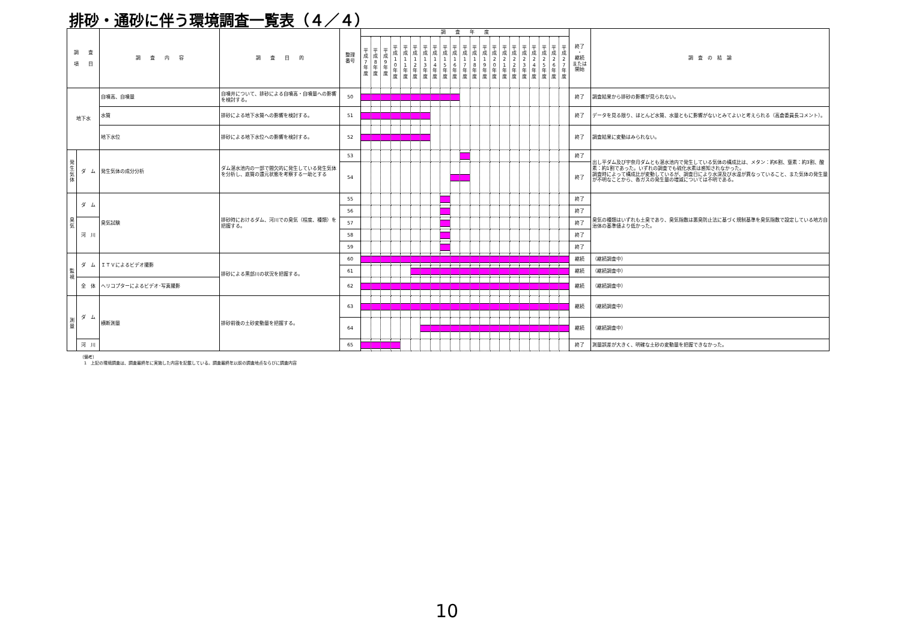排砂・通砂に伴う環境調査一覧表（４／４）
| 調 査 項 目 | | 調 査 内 容 | 調 査 目 的 | 整理 番号 | 調 査 年 度 | | | | | | | | | | | | | | | | | | | | | 終了 ・ 継続 または 開始 | 調 査 の 結 論 |
| --- | --- | --- | --- | --- | --- | --- | --- | --- | --- | --- | --- | --- | --- | --- | --- | --- | --- | --- | --- | --- | --- | --- | --- | --- | --- | --- | --- |
| | | | | | 平 成 7 年 度 | 平 成 8 年 度 | 平 成 9 年 度 | 平 成 1 0 年 度 | 平 成 1 1 年 度 | 平 成 1 2 年 度 | 平 成 1 3 年 度 | 平 成 1 4 年 度 | 平 成 1 5 年 度 | 平 成 1 6 年 度 | 平 成 1 7 年 度 | 平 成 1 8 年 度 | 平 成 1 9 年 度 | 平 成 2 0 年 度 | 平 成 2 1 年 度 | 平 成 2 2 年 度 | 平 成 2 3 年 度 | 平 成 2 4 年 度 | 平 成 2 5 年 度 | 平 成 2 6 年 度 | 平 成 2 7 年 度 | | |
| 地下水 | | 自噴高、自噴量 | 自噴井について、排砂による自噴高・自噴量への影響を検討する。 | 50 | | | | | | | | | | | | | | | | | | | | | | 終了 | 調査結果から排砂の影響が見られない。 |
| | | 水質 | 排砂による地下水質への影響を検討する。 | 51 | | | | | | | | | | | | | | | | | | | | | | 終了 | データを見る限り、ほとんど水質、水量ともに影響がないとみてよいと考えられる（高倉委員長コメント）。 |
| | | 地下水位 | 排砂による地下水位への影響を検討する。 | 52 | | | | | | | | | | | | | | | | | | | | | | 終了 | 調査結果に変動はみられない。 |
| 発 生 気 体 | ダ ム | 発生気体の成分分析 | ダム湛水池内の一部で間欠的に発生している発生気体を分析し、底質の還元状態を考察する一助とする | 53 | | | | | | | | | | | | | | | | | | | | | | 終了 | 出し平ダム及び宇奈月ダムとも湛水池内で発生している気体の構成比は、メタン：約6割、窒素：約3割、酸素：約1割であった。いずれの調査でも硫化水素は感知されなかった。 調査時によって構成比が変動しているが、調査日により水深及び水温が異なっていること、また気体の発生量が不明なことから、各ガスの発生量の増減については不明である。 |
| | | | | 54 | | | | | | | | | | | | | | | | | | | | | | 終了 | |
| 臭 気 | ダ ム | 臭気試験 | 排砂時におけるダム、河川での臭気（程度、種類）を把握する。 | 55 | | | | | | | | | | | | | | | | | | | | | | 終了 | 臭気の種類はいずれも土臭であり、臭気指数は悪臭防止法に基づく規制基準を臭気指数で設定している地方自治体の基準値より低かった。 |
| | | | | 56 | | | | | | | | | | | | | | | | | | | | | | 終了 | |
| | 河 川 | | | 57 | | | | | | | | | | | | | | | | | | | | | | 終了 | |
| | | | | 58 | | | | | | | | | | | | | | | | | | | | | | 終了 | |
| | | | | 59 | | | | | | | | | | | | | | | | | | | | | | 終了 | |
| 監 視 | ダ ム | ＩＴＶによるビデオ撮影 | 排砂による黒部川の状況を把握する。 | 60 | | | | | | | | | | | | | | | | | | | | | | 継続 | （継続調査中） |
| | | | | 61 | | | | | | | | | | | | | | | | | | | | | | 継続 | （継続調査中） |
| | 全 体 | ヘリコプターによるビデオ･写真撮影 | | 62 | | | | | | | | | | | | | | | | | | | | | | 継続 | （継続調査中） |
| 測 量 | ダ ム | 横断測量 | 排砂前後の土砂変動量を把握する。 | 63 | | | | | | | | | | | | | | | | | | | | | | 継続 | （継続調査中） |
| | | | | 64 | | | | | | | | | | | | | | | | | | | | | | 継続 | （継続調査中） |
| | 河 川 | | | 65 | | | | | | | | | | | | | | | | | | | | | | 終了 | 測量誤差が大きく、明確な土砂の変動量を把握できなかった。 |
（備考）
1　上記の環境調査は、調査最終年に実施した内容を記載している。調査最終年以前の調査地点ならびに調査内容
10